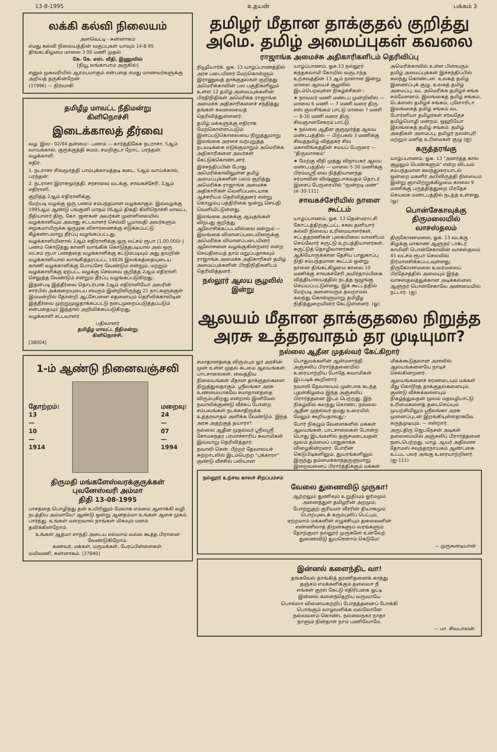13-8-1995 உதயன் பக்கம் 3
லக்கி கல்வி நிலையம்
அளவெட்டி - சுன்னாகம்
எமது கல்வி நிலையத்தின் வகுப்புகள் யாவும் 14-8-95 திங்கட்கிழமை மாலை 3 00 மணி முதல்
கே. கே. எஸ். வீதி, இணுவில்
[நியூ லங்காபாம் அருகில்]
எனும் முகவரியில் ஆரம்பமாகும் என்பதை எமது மாணவர்களுக்கு அறியத் தருகின்றேன்.
(37996) — நிர்வாகி
தமிழீழ மாவட்ட நீதிமன்று
கிளிநொச்சி
இடைக்காலத் தீர்வை
வழ. இல:- 02/94 தன்மை:- பணம் — கார்த்திகேசு நடராசா, 5ஆம் வாய்க்கால், குருக்குத்தி சுமம், சமறிகுடா றோட், பரந்தன். வழக்காளி
எதிர்.
1. நடராசா சிவமூர்த்தி பாம்புக்காமத்தடி கடை, 5ஆம் வாய்க்கால், பரந்தன்.
2. நடராசா இராசமூர்த்தி, சரசாலை வடக்கு, சாவகச்சேரி. 2ஆம் எதிராளி.
குறித்த 2ஆம் எதிராளிக்கு;
மேற்படி வழக்கு ஒரு பணம் சம்பந்தமான வழக்காகும். இவ்வழக்கு 1995ஆம் ஆண்டு பங்குனி மாதம் 06ஆம் திகதி கிளிநொச்சி மாவட்ட நீதியாளர் திரு. கோ. ஜனகன் அவர்கள் முன்னிலையில் வழக்காளியும் அவரது சட்டவாளர் செல்வி பூமாவதி அவர்களும் சமூகமாயிருக்க ஒருமுக விசாரணைக்கு எடுக்கப்பட்டு கீழ்கண்டவாறு தீர்ப்பு வழங்கப்பட்டது.
வழக்காளியினால் 2ஆம் எதிராளிக்கு ஒரு லட்சம் ரூபா [1,00,000/-] பணம் கொடுத்து காணி வாங்கிக் கொடுத்தபடியால் அவ் ஒரு லட்சம் ரூபா பணத்தை வழக்காளிக்கு கட்டும்படியும் அது தவறின் வழக்காளியால் வாங்கித்தரப்பட்ட 14836 இலக்கத்தையுடைய காணி வழக்காளிக்கு போய்சேர வேண்டும் என்றும், மற்றும் வழக்காளிக்கு ஏற்பட்ட வழக்கு செலவை குறித்த 2ஆம் எதிராளி செலுத்த வேண்டும் என்றும் தீர்ப்பு வழங்கப்படுகிறது.
இதன்படி இத்தீர்வை தொடர்பாக 2ஆம் எதிராளியோ அவரின் சார்பில் அக்கறையுடைய எவரும் இன்றிலிருந்து 21 நாட்களுக்குள் இம்மன்றில் தோன்றி ஆட்சேபனை எதனையும் தெரிவிக்காவிடின் இத்தீர்வை முற்றுமுழுதாக்கப்பட்டு நடைமுறைப்படுத்தப்படும் என்பதையும் இத்தால் அறிவிக்கப்படுகிறது.
வழக்காளி சட்டவாளர்
பதிவாளர்
தமிழீழ மாவட்ட நீதிமன்று
கிளிநொச்சி.
[38004]
1-ம் ஆண்டு நினைவஞ்சலி
தோற்றம்:
13
—
10
—
1914
மறைவு:
24
—
07
—
1994
திருமதி மங்களேஸ்வரக்குருக்கள்
புவனேஸ்வரி அம்மா
திதி 13-08-1995
பாசத்தை பொழிந்து தன் உயிரினும் மேலாக எம்மை ஆளாக்கி வழி நடத்திய அம்மாவே! ஆண்டு ஒன்று ஆனதம்மா உங்கள் ஆசை முகம் பார்த்து. உங்கள் மறைவால் நாங்கள் மிகவும் மனம் தவிக்கின்றோம்.
உங்கள் ஆத்மா சாந்தி அடைய எல்லாம் வல்ல கூத்த பிரானை வேண்டுகிறோம்.
கணவர், மக்கள், மருமக்கள், பேரப்பிள்ளைகள்.
மயிலணி, சுன்னாகம். [37840]
தமிழர் மீதான தாக்குதல் குறித்து
அமெ. தமிழ் அமைப்புகள் கவலை
ராஜாங்க அமைச்சு அதிகாரிகளிடம் தெரிவிப்பு
நியூயோர்க், ஓக. 13 யாழ்ப்பாணத்தில் அரச படையினர் மேற்கொள்ளும் இராணுவத் தாக்குதல்கள் குறித்து அமெரிக்காவின் பல பகுதிகளிலும் உள்ள 12 தமிழ் அமைப்புக்களின் பிரதிநிதிகள் அமெரிக்க ராஜாங்க அமைச்சு அதிகாரிகளைச் சந்தித்து தங்கள் கவலையைத் தெரிவித்துள்ளனர்.
தமிழ் மக்களுக்கு எதிராக மேற்கொள்ளப்படும் இனப்படுகொலையை நிறுத்துமாறு இலங்கை அரசை வற்புறுத்த நடவடிக்கை எடுக்குமாறும் அமெரிக்க அதிகாரிகளை அவர்கள் கேட்டுக்கொண்டனர்.
இச்சந்திப்பின் போது அமெரிக்காவிலுள்ள தமிழ் அமைப்புக்களின் பலம் குறித்து அமெரிக்க ராஜாங்க அமைச்சு அதிகாரிகள் வெளிப்படையாக ஆச்சரியம் தெரிவித்தனர் என்று கொழும்பு பத்திரிகை ஒன்று செய்தி வெளியிட்டுள்ளது.
இலங்கை அரசுக்கு ஆயுதங்கள் விற்பது குறித்து ஆலோசிக்கப்படவில்லை என்றும் — இலங்கை விமானப்படையினருக்கு அமெரிக்க விமானப்படையினர் ஆலோசனை வழங்குகின்றனர் என்ற செய்தியைத் தாம் மறுப்பதாகவும் ராஜாங்க அமைச்சு அதிகாரிகள் தமிழ் அமைப்புக்களின் பிரதிநிதிகளிடம் தெரிவித்தனர்.
நல்லூர் ஆலய சூழலில் இன்று
யாழ்ப்பாணம், ஓக.13 நல்லூர் கந்தசுவாமி கோயில் வருடாந்த உற்சவத்தின் 13 ஆம் நாளான இன்று மாலை ஆலயச் சூழலில் இடம்பெறவுள்ள நிகழ்ச்சிகள்:-
★ நாவலர் மணி மண்டப முன்றிலில் — மாலை 6 மணி — 7 மணி வரை திரு. எஸ் குலசிங்கம் பாட்டு மாலை 7 மணி — 8-30 மணி வரை திரு. சிவஞானசேகரம் பாட்டு.
★ நல்லை ஆதீன குருமூர்த்த ஆலய மண்டபத்தில் — பிற்பகல் 3 மணிக்கு சிவத்தமிழ் வித்தகர் சிவ மகாலிங்கத்தின் சமயப் பேருரை — "திருவாசகம்"
★ மேற்கு வீதி முத்து விநாயகர் ஆலய மண்டபத்தில் — மாலை 5-30 மணிக்கு பிரம்மஸ்ரீ வை நித்தியானந்த சர்மாவின் விஷ்ணுபாகவதம் தொடர் இசைப் பேருரையில் "மூன்றடி மண்" [எ-30-111]
சாவகச்சேரியில் நாளை கூட்டம்
யாழ்ப்பாணம், ஓக. 13 தென்மராட்சி கோட்டத்திற்குட்பட்ட சகல தனியார் கல்வி நிலைய உரிமையாளர்கள், சட்டத்தரணிகள் புகையிலை வாணிபம் செய்வோர் சுருட்டு உற்பத்தியாளர்கள், சுருட்டுத் தொழிலாளர்கள் ஆகியோருக்கான தேசிய பாதுகாப்பு நிதி சம்பந்தமான கூட்டம் ஒன்று நாளை திங்கட்கிழமை காலை 10 மணிக்கு சாவகச்சேரி அமிர்தாம்பிகை வித்தியாலயத்தில் நடத்த ஒழுங்கு செய்யப்பட்டுள்ளது. இக் கூட்டத்தில் மேற்படி அனைவரும் தவறாமல் கலந்து கொள்ளுமாறு தமிழீழ நிதித்துறையினர் கேட்டுள்ளனர். (ஓ)
அமெரிக்காவில் உள்ள பின்வரும் தமிழ் அமைப்புக்கள் இச்சந்திப்பில் கலந்து கொண்டன. உலகத் தமிழ் இணைப்புக் குழு, உலகத் தமிழ் அமைப்பு, வட அமெரிக்க தமிழ்ச் சங்க சம்மேளனம், இலங்கைத் தமிழ் சங்கம், டெக்ஸஸ் தமிழ்ச் சங்கம், புளோரிடா இலங்கைத் தமிழ் சங்கம் வட போர்னியா தமிழர்கள் சர்வதேச தமிழ்மொழி மன்றம், ஒஹியோ இலங்கைத் தமிழ் சங்கம், தமிழ் அகதிகள் அமைப்பு, தமிழர் நலன்புரி மற்றும் மனித உரிமைகள் குழு (ஐ)
கருத்தரங்கு
யாழ்ப்பாணம், ஓக. 13 "அனர்த்த கால சூழலும் பெண்களும்" என்ற விடயம் சம்பந்தமான கலந்துரையாடல் ஒன்றை மகளிர் அபிவிருத்தி நிலையம் இன்று ஞாயிற்றுக்கிழமை காலை 9 மணிக்கு பருத்தித்துறை பிரதேச செயலக மண்டபத்தில் நடத்த உள்ளது. (ஓ)
பொன்சேகாவுக்கு திருமலையில் வாசஸ்தலம்
திருகோணமலை, ஓக. 13 வடக்கு - கிழக்கு மாகாண ஆளுநர் டாக்டர் காமினி பொன்சேகாவின் வாசஸ்தலம் 45 லட்சம் ரூபா செலவில் நிர்மாணிக்கப்படவுள்ளது. திருகோணமலை உவர்மலைப் பிரதேசத்தில் அமையும் இந்த வாசஸ்தலத்துக்கான அடிக்கல்லை ஆளுநர் பொன்சேகாவே அண்மையில் நட்டார். (ஐ)
ஆலயம் மீதான தாக்குதலை நிறுத்த
அரசு உத்தரவாதம் தர முடியுமா?
நல்லை ஆதீன முதல்வர் கேட்கிறார்
சமாதானத்தை விரும்பும் ஓர் அரசின் முன் உள்ள முதல் கடமை ஆலயங்கள், பாடசாலைகள், வைத்திய நிலையங்கள் மீதான தாக்குதல்களை நிறுத்துவதாகும். ஸ்ரீலங்கா அரசு உண்மையாகவே சமாதானத்தை விரும்புகிறது என்றால் இனிமேல் நவாலிக்குண்டு வீச்சுப் போன்ற சம்பவங்கள் நடக்காதிருக்க உத்தரவாதம் அளிக்க வேண்டும். இந்த அரசு அதற்குத் தயாரா?
நல்லை ஆதீன முதல்வர் ஸ்ரீலஸ்ரீ சோமசுந்தர பரமாச்சாரிய சுவாமிகள் இவ்வாறு தெரிவித்தார்.
நவாலி சென். பீற்றர் தேவாலயச் சுற்றாடலில் இடம்பெற்ற "புக்காரா" குண்டு வீச்சில் பலியான பொதுமக்களின் ஆன்மசாந்தி அஞ்சலிப் பிரார்த்தனையில் உரையாற்றிய போதே சுவாமிகள் இப்படிக் கூறினார்.
நவாலி தேவாலயம் முன்பாக கடந்த புதன்கிழமை இந்த அஞ்சலிப் பிரார்த்தனை இடம் பெற்றது. இந் நிகழ்வில் கலந்து கொண்ட நல்லை ஆதீன முதல்வர் தமது உரையில் மேலும் கூறியதாவது:-
போர் நிகழும் வேளைகளில் மக்கள் ஆலயங்கள், பாடசாலைகள் போன்ற பொது இடங்களில் தஞ்சமடைவதன் மூலம் தம்மைப் பாதுகாக்க விழைகின்றனர். போரின் கெடுபிடிகளிலும், துயரங்களிலும் இருந்து தம்மைக்காத்தருளுமாறு இறைவனைப் பிரார்த்திக்கும் மக்கள் மிகக்கூடுதலான அளவில் ஆலயங்களையே நாடிச் செல்கின்றனர்.
ஆலயங்களைச் சரணடையும் மக்கள் மீது கொடூரத் தாக்குதல்களையும், குண்டு வீச்சுக்களையும் நிகழ்த்துவதன் மூலம் மதவழிபாட்டு உரிமைகளைத் தடைசெய்யும் முயற்சியிலும் ஸ்ரீலங்கா அரசு முனைப்புடன் இறங்கியுள்ளதாகவே கருதமுடியும். — என்றார்.
அருட்திரு ஜெபநேசன் அடிகள் தலைமையில் அஞ்சலிப் பிரார்த்தனை நடைபெற்றது. யாழ். ஆயர் அதிவண தோமஸ் சவுந்தரநாயகம் ஆண்டகை உட்பட பலர் அங்கு உரையாற்றினர். (ஐ-111)
நல்லூர் உற்சவ காலச் சிறப்பம்சம்
வேலை துணைவிடு முருகா!
ஆற்றலும் துணிவும் உறுதியும் ஓர்மமும்
அனைத்துள தமிழரின் அறமும்;
போற்றுதற் குரியமா வீரரின் தியாகமும்
பொற்புடைக் கரும்புலிப் பெட்பும்,
ஏற்றமாம் மக்களின் எழுச்சியும் தலைவனின்
எண்ணிலாத் திறன்களும் வரங்களும்
தோற்குமா நல்லூர் முருகனே உன்வேற்
துணைவிடு துயரெனாம் கெடுமே!
— முருகனடியான்
இன்னல் களைந்திட வா!
தங்கவேல் தாங்கித் தரணிதனைக் காத்து
தஞ்சம் எமக்களிக்கும் தலைவா நீ
எங்கள் குரல் கேட்டு எதிரிபகை ஓட்டி
இன்னல் களைந்தெறிய வருவாயே
பொல்லா வினையகற்றிப் போதத்தனைப் போக்கி
பொங்கும் வாழ்வளிக்க வல்லோனே
நல்லவளம் கொண்ட நல்லைநகர் நாதா
நாளும் நின்தாள் நாம் பணிவோமே.
— பா. சிவபாலன்.